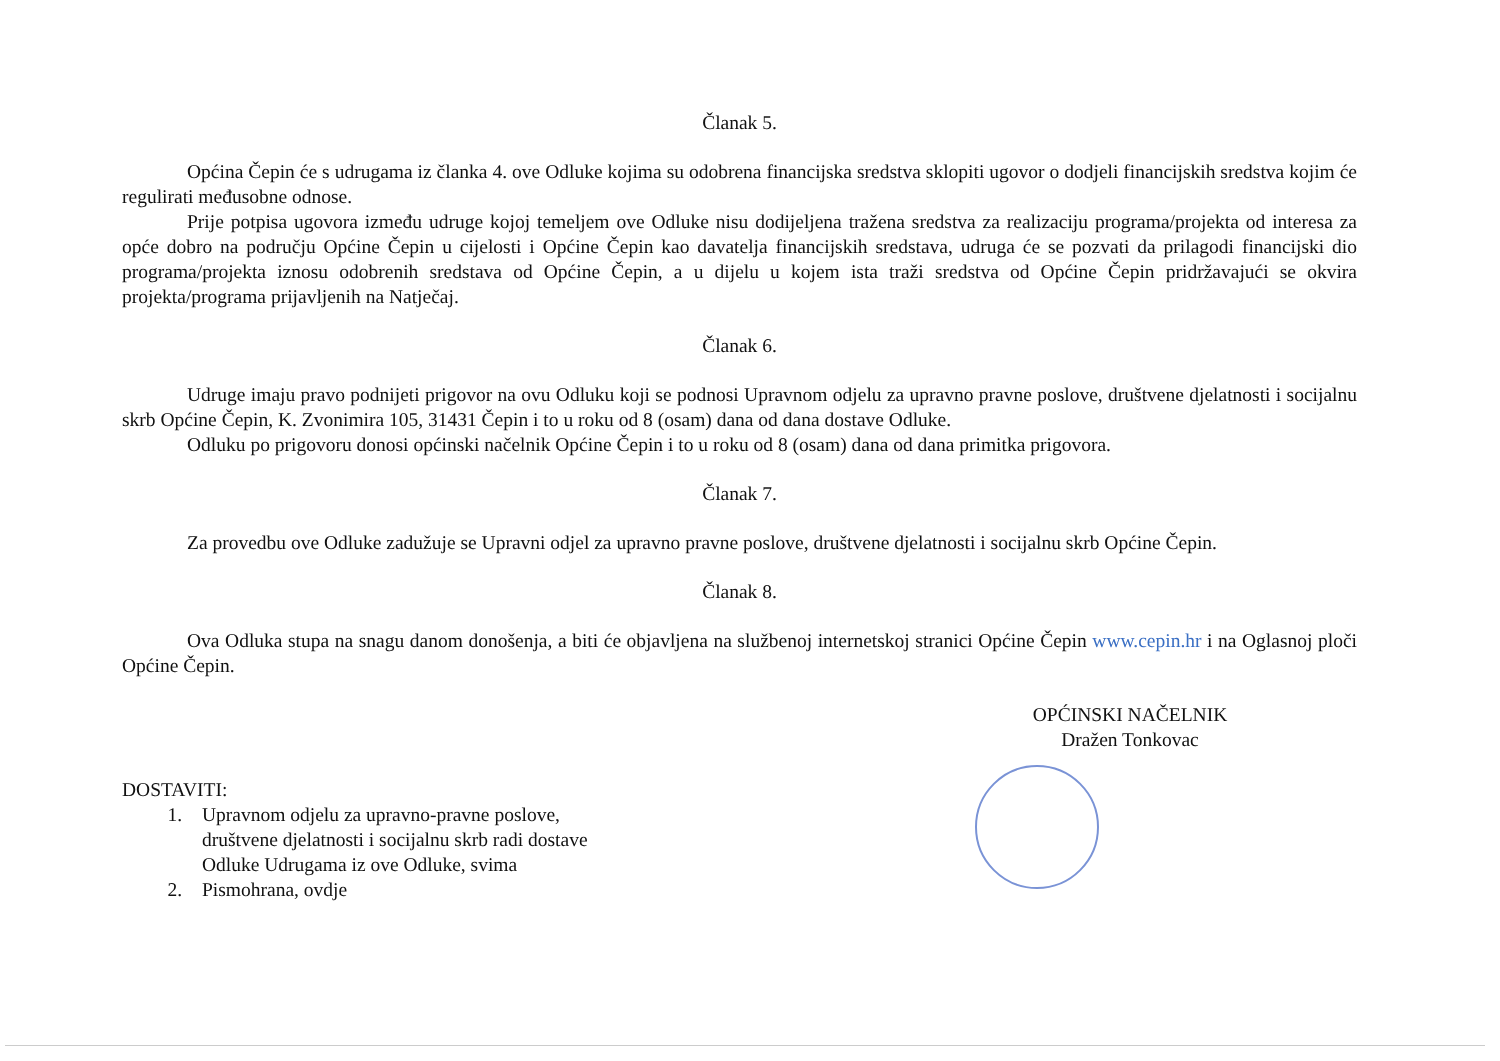Članak 5.
Općina Čepin će s udrugama iz članka 4. ove Odluke kojima su odobrena financijska sredstva sklopiti ugovor o dodjeli financijskih sredstva kojim će regulirati međusobne odnose.
Prije potpisa ugovora između udruge kojoj temeljem ove Odluke nisu dodijeljena tražena sredstva za realizaciju programa/projekta od interesa za opće dobro na području Općine Čepin u cijelosti i Općine Čepin kao davatelja financijskih sredstava, udruga će se pozvati da prilagodi financijski dio programa/projekta iznosu odobrenih sredstava od Općine Čepin, a u dijelu u kojem ista traži sredstva od Općine Čepin pridržavajući se okvira projekta/programa prijavljenih na Natječaj.
Članak 6.
Udruge imaju pravo podnijeti prigovor na ovu Odluku koji se podnosi Upravnom odjelu za upravno pravne poslove, društvene djelatnosti i socijalnu skrb Općine Čepin, K. Zvonimira 105, 31431 Čepin i to u roku od 8 (osam) dana od dana dostave Odluke.
Odluku po prigovoru donosi općinski načelnik Općine Čepin i to u roku od 8 (osam) dana od dana primitka prigovora.
Članak 7.
Za provedbu ove Odluke zadužuje se Upravni odjel za upravno pravne poslove, društvene djelatnosti i socijalnu skrb Općine Čepin.
Članak 8.
Ova Odluka stupa na snagu danom donošenja, a biti će objavljena na službenoj internetskoj stranici Općine Čepin www.cepin.hr i na Oglasnoj ploči Općine Čepin.
OPĆINSKI NAČELNIK
Dražen Tonkovac
DOSTAVITI:
1. Upravnom odjelu za upravno-pravne poslove,
društvene djelatnosti i socijalnu skrb radi dostave
Odluke Udrugama iz ove Odluke, svima
2. Pismohrana, ovdje